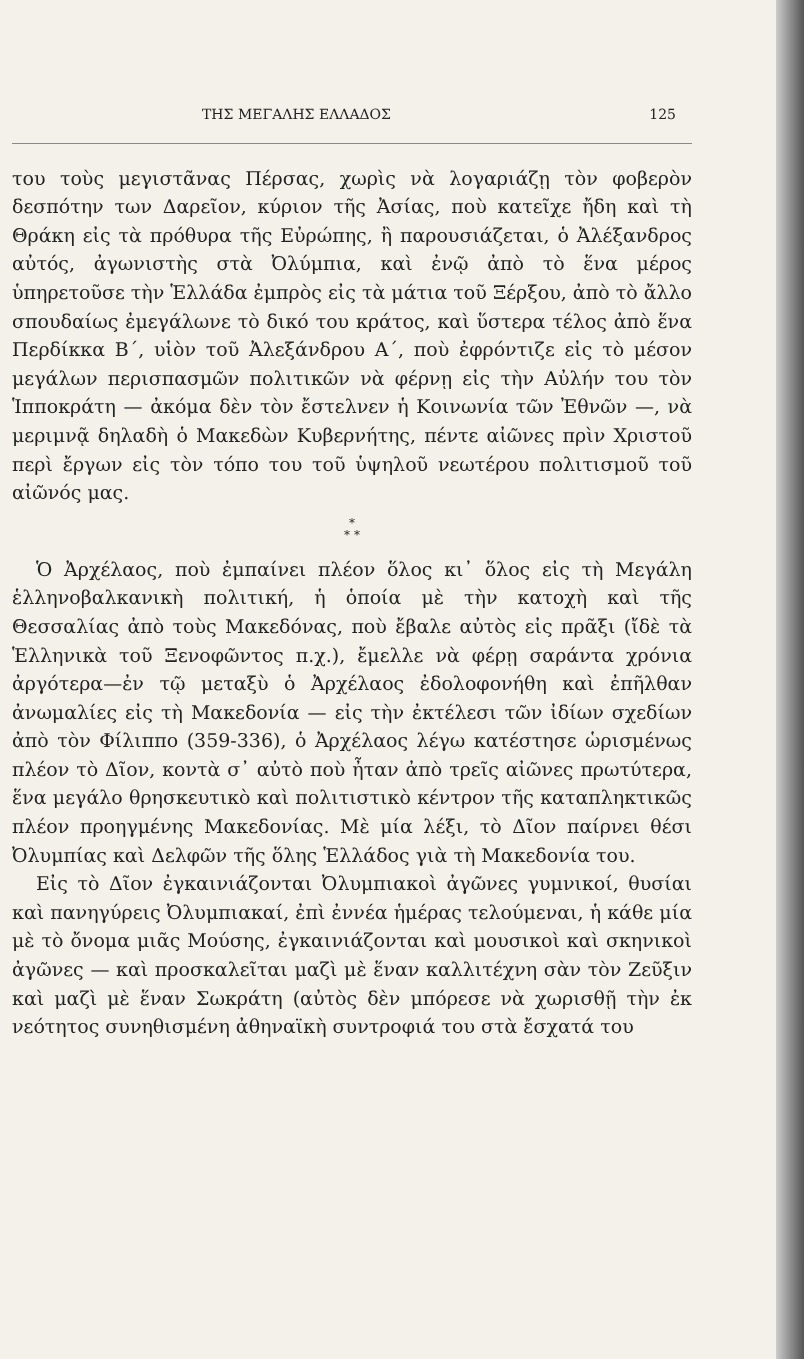ΤΗΣ ΜΕΓΑΛΗΣ ΕΛΛΑΔΟΣ 125
του τοὺς μεγιστᾶνας Πέρσας, χωρὶς νὰ λογαριάζῃ τὸν φοβερὸν δεσπότην των Δαρεῖον, κύριον τῆς Ἀσίας, ποὺ κατεῖχε ἤδη καὶ τὴ Θράκη εἰς τὰ πρόθυρα τῆς Εὐρώπης, ἢ παρουσιάζεται, ὁ Ἀλέξανδρος αὐτός, ἀγωνιστὴς στὰ Ὀλύμπια, καὶ ἐνῷ ἀπὸ τὸ ἕνα μέρος ὑπηρετοῦσε τὴν Ἑλλάδα ἐμπρὸς εἰς τὰ μάτια τοῦ Ξέρξου, ἀπὸ τὸ ἄλλο σπουδαίως ἐμεγάλωνε τὸ δικό του κράτος, καὶ ὕστερα τέλος ἀπὸ ἕνα Περδίκκα Β΄, υἱὸν τοῦ Ἀλεξάνδρου Α΄, ποὺ ἐφρόντιζε εἰς τὸ μέσον μεγάλων περισπασμῶν πολιτικῶν νὰ φέρνῃ εἰς τὴν Αὐλήν του τὸν Ἱπποκράτη — ἀκόμα δὲν τὸν ἔστελνεν ἡ Κοινωνία τῶν Ἐθνῶν —, νὰ μεριμνᾷ δηλαδὴ ὁ Μακεδὼν Κυβερνήτης, πέντε αἰῶνες πρὶν Χριστοῦ περὶ ἔργων εἰς τὸν τόπο του τοῦ ὑψηλοῦ νεωτέρου πολιτισμοῦ τοῦ αἰῶνός μας.
*
* *
Ὁ Ἀρχέλαος, ποὺ ἐμπαίνει πλέον ὅλος κι᾽ ὅλος εἰς τὴ Μεγάλη ἑλληνοβαλκανικὴ πολιτική, ἡ ὁποία μὲ τὴν κατοχὴ καὶ τῆς Θεσσαλίας ἀπὸ τοὺς Μακεδόνας, ποὺ ἔβαλε αὐτὸς εἰς πρᾶξι (ἴδὲ τὰ Ἑλληνικὰ τοῦ Ξενοφῶντος π.χ.), ἔμελλε νὰ φέρῃ σαράντα χρόνια ἀργότερα—ἐν τῷ μεταξὺ ὁ Ἀρχέλαος ἐδολοφονήθη καὶ ἐπῆλθαν ἀνωμαλίες εἰς τὴ Μακεδονία — εἰς τὴν ἐκτέλεσι τῶν ἰδίων σχεδίων ἀπὸ τὸν Φίλιππο (359-336), ὁ Ἀρχέλαος λέγω κατέστησε ὡρισμένως πλέον τὸ Δῖον, κοντὰ σ᾽ αὐτὸ ποὺ ἦταν ἀπὸ τρεῖς αἰῶνες πρωτύτερα, ἕνα μεγάλο θρησκευτικὸ καὶ πολιτιστικὸ κέντρον τῆς καταπληκτικῶς πλέον προηγμένης Μακεδονίας. Μὲ μία λέξι, τὸ Δῖον παίρνει θέσι Ὀλυμπίας καὶ Δελφῶν τῆς ὅλης Ἑλλάδος γιὰ τὴ Μακεδονία του.
Εἰς τὸ Δῖον ἐγκαινιάζονται Ὀλυμπιακοὶ ἀγῶνες γυμνικοί, θυσίαι καὶ πανηγύρεις Ὀλυμπιακαί, ἐπὶ ἐννέα ἡμέρας τελούμεναι, ἡ κάθε μία μὲ τὸ ὄνομα μιᾶς Μούσης, ἐγκαινιάζονται καὶ μουσικοὶ καὶ σκηνικοὶ ἀγῶνες — καὶ προσκαλεῖται μαζὶ μὲ ἕναν καλλιτέχνη σὰν τὸν Ζεῦξιν καὶ μαζὶ μὲ ἕναν Σωκράτη (αὐτὸς δὲν μπόρεσε νὰ χωρισθῇ τὴν ἐκ νεότητος συνηθισμένη ἀθηναϊκὴ συντροφιά του στὰ ἔσχατά του